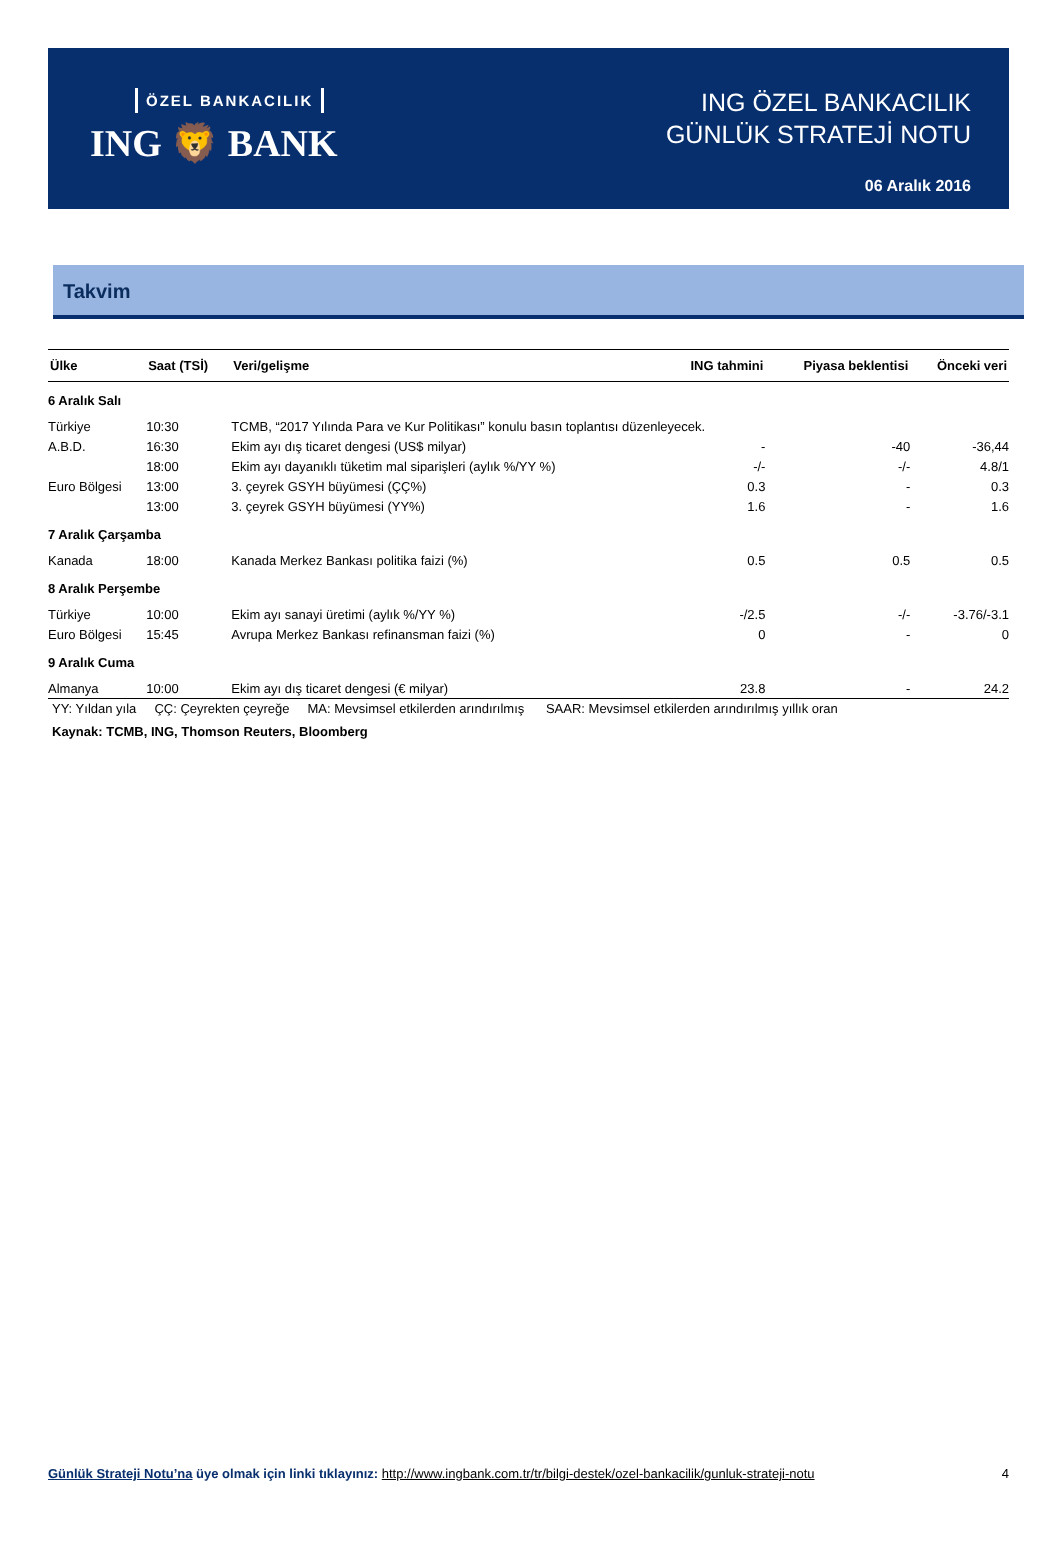ÖZEL BANKACILIK
ING 🦁 BANK
ING ÖZEL BANKACILIK
GÜNLÜK STRATEJİ NOTU
06 Aralık 2016
Takvim
| Ülke | Saat (TSİ) | Veri/gelişme | ING tahmini | Piyasa beklentisi | Önceki veri |
| --- | --- | --- | --- | --- | --- |
| 6 Aralık Salı | | | | | |
| Türkiye | 10:30 | TCMB, “2017 Yılında Para ve Kur Politikası” konulu basın toplantısı düzenleyecek. | | | |
| A.B.D. | 16:30 | Ekim ayı dış ticaret dengesi (US$ milyar) | - | -40 | -36,44 |
| | 18:00 | Ekim ayı dayanıklı tüketim mal siparişleri (aylık %/YY %) | -/- | -/- | 4.8/1 |
| Euro Bölgesi | 13:00 | 3. çeyrek GSYH büyümesi (ÇÇ%) | 0.3 | - | 0.3 |
| | 13:00 | 3. çeyrek GSYH büyümesi (YY%) | 1.6 | - | 1.6 |
| 7 Aralık Çarşamba | | | | | |
| Kanada | 18:00 | Kanada Merkez Bankası politika faizi (%) | 0.5 | 0.5 | 0.5 |
| 8 Aralık Perşembe | | | | | |
| Türkiye | 10:00 | Ekim ayı sanayi üretimi (aylık %/YY %) | -/2.5 | -/- | -3.76/-3.1 |
| Euro Bölgesi | 15:45 | Avrupa Merkez Bankası refinansman faizi (%) | 0 | - | 0 |
| 9 Aralık Cuma | | | | | |
| Almanya | 10:00 | Ekim ayı dış ticaret dengesi (€ milyar) | 23.8 | - | 24.2 |
YY: Yıldan yıla ÇÇ: Çeyrekten çeyreğe MA: Mevsimsel etkilerden arındırılmış SAAR: Mevsimsel etkilerden arındırılmış yıllık oran
Kaynak: TCMB, ING, Thomson Reuters, Bloomberg
Günlük Strateji Notu’na üye olmak için linki tıklayınız: http://www.ingbank.com.tr/tr/bilgi-destek/ozel-bankacilik/gunluk-strateji-notu 4